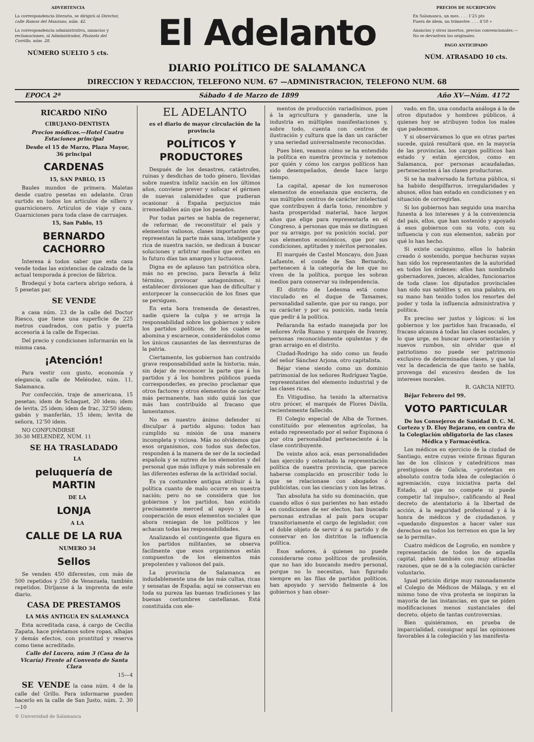ADVERTENCIA
La correspondencia literaria, se dirigirá al Director, calle Ramos del Manzano, núm. 42.
La correspondencia administrativa, anuncios y reclamaciones, al Administrador, Plazuela del Corrillo, núm. 28.
NÚMERO SUELTO 5 cts.
El Adelanto
DIARIO POLÍTICO DE SALAMANCA
PRECIOS DE SUCRIPCIÓN
En Salamanca, un mes. . . . 1'25 pts
Fuera de idem, un trimestre. . . . 4'50 »
Anuncios y otros insertos, precios convencionales.—No se devuelven los originales.
PAGO ANTICIPADO
NÚM. ATRASADO 10 cts.
DIRECCION Y REDACCION, TELEFONO NUM. 67 —ADMINISTRACION, TELEFONO NUM. 68
EPOCA 2ª Sábado 4 de Marzo de 1899 Año XV—Núm. 4172
RICARDO NIÑO
CIRUJANO-DENTISTA
Precios módicos.—Hotel Cuatro Estaciones principal
Desde el 15 de Marzo, Plaza Mayor, 36 principal
CARDENAS
15, SAN PABLO, 15
Baules mundos de primera. Maletas desde cuatro pesetas en adelante. Gran surtido en todos los artículos de sillero y guarnicionero. Artículos de viaje y caza. Guarniciones para toda clase de carruajes.
15, San Pablo, 15
BERNARDO CACHORRO
Interesa á todos saber que esta casa vende todas las existencias de calzado de la actual temporada á precios de fábrica.
Brodequí y bota cartera abrigo señora, á 5 pesetas par.
SE VENDE
a casa núm. 23 de la calle del Doctor Riesco, que tiene una superficie de 225 metros cuadrados, con patio y puerta accesoria á la calle de Especias.
Del precio y condiciones informarán en la misma casa.
¡Atención!
Para vestir con gusto, economía y elegancia, calle de Meléndez, núm. 11, Salamanca.
Por confección, traje de americana, 15 pesetas; idem de Schaquet, 20 idem; idem de levita, 25 idem; idem de frac, 32'50 idem; gabán y manferlán, 15 idem; levita de señora, 12'50 idem.
NO CONFUNDIRSE
30-30 MELENDEZ, NÚM. 11
SE HA TRASLADADO
LA
peluquería de MARTIN
DE LA
LONJA
A LA
CALLE DE LA RUA
NUMERO 34
Sellos
Se venden 450 diferentes, con más de 500 repetidos y 250 de Venezuela, también repetidos. Diríjanse á la imprenta de este diario.
CASA DE PRESTAMOS
LA MÁS ANTIGUA EN SALAMANCA
Esta acreditada casa, á cargo de Cecilia Zapata, hace préstamos sobre ropas, alhajas y demás efectos, con prontitud y reserva como tiene acreditado.
Calle del Lucero, núm 3 (Casa de la Vicaría) Frente al Convento de Santa Clara
15—4
SE VENDE la casa núm. 4 de la calle del Grillo. Para informarse pueden hacerlo en la calle de San Justo, núm. 2. 30—10
EL ADELANTO
es el diario de mayor circulación de la provincia
POLÍTICOS Y PRODUCTORES
Después de los desastres, catástrofes, ruinas y desdichas de todo género, llovidas sobre nuestra infeliz nación en los últimos años, conviene prever y sofocar el gérmen de nuevas calamidades que pudieran ocasionar á España perjuicios más irremediables aún que los pasados.
Por todas partes se habla de regenerar, de reformar, de reconstituir el país y elementos valiosos, clases importantes que representan la parte más sana, inteligente y rica de nuestra nación, se dedican á buscar soluciones y arbitrar medios que eviten en lo futuro días tan amargos y luctuosos.
Digna es de aplauso tan patriótica obra, más no es preciso, para llevarla á feliz término, provocar antagonismos, ni establecer divisiones que han de dificultar y entorpecer la consecución de los fines que se persiguen.
En esta hora tremenda de desastres, nadie quiere la culpa y se arroja la responsabilidad sobre los gobiernos y sobre los partidos políticos, de los cuales se abomina y escarnece, considerándolos como los únicos causantes de las desventuras de la patria.
Ciertamente, los gobiernos han contraído grave responsabilidad ante la historia; más, sin dejar de reconocer la parte que á los partidos y á los hombres públicos pueda corresponderles, es preciso proclamar que otros factores y otros elementos de carácter más permanente, han sido quizá los que más han contribuído al fracaso que lamentamos.
No es nuestro ánimo defender ni disculpar á partido alguno; todos han cumplido su misión de una manera incompleta y viciosa. Más no olvidemos que esos organismos, con todos sus defectos, responden á la manera de ser de la sociedad española y se nutren de los elementos y del personal que más influye y más sobresale en las diferentes esferas de la actividad social.
Es ya costumbre antigua atribuir á la política cuanto de malo ocurre en nuestra nación; pero no se considera que los gobiernos y los partidos, han existido precisamente merced al apoyo y á la cooperación de esos elementos sociales que ahora reniegan de los políticos y les achacan todas las responsabilidades.
Analizando el contingente que figura en los partidos militantes, se observa facilmente que esos organismos están compuestos de los elementos más prepotentes y valiosos del país.
La provincia de Salamanca es indudablemente una de las más cultas, ricas y sensatas de España; aquí se conservan en toda su pureza las buenas tradiciones y las buenas costumbres castellanas. Está constituída con ele-
mentos de producción variadísimos, pues á la agricultura y ganadería, une la industria en múltiples manifestaciones y, sobre todo, cuenta con centros de ilustración y cultura que la dan un carácter y una seriedad universalmente reconocidas.
Pues bien, veamos cómo se ha entendido la política en nuestra provincia y notemos por quién y cómo los cargos políticos han sido desempeñados, desde hace largo tiempo.
La capital, apesar de los numerosos elementos de enseñanza que encierra, de sus múltiples centros de carácter intelectual que contribuyen á darla tono, renombre y hasta prosperidad material, hace largos años que elige para representarla en el Congreso, á personas que más se distinguen por su arraigo, por su posición social, por sus elementos económicos, que por sus condiciones, aptitudes y méritos personales.
El marqués de Castel Moncayo, don Juan Lafuente, el conde de San Bernardo, pertenecen á la categoría de los que no viven de la política, porque les sobran medios para conservar su independencia.
El distrito de Ledesma está como vinculado en el duque de Tamames, personalidad saliente, que por su rango, por su carácter y por su posición, nada tenía que pedir á la política.
Peñaranda ha estado manejada por los señores Avila Ruano y marqués de Ivanrey, personas reconocidamente opulentas y de gran arraigo en el distrito.
Ciudad-Rodrigo ha sido como un feudo del señor Sánchez Arjona, otro capitalista.
Béjar viene siendo como un dominio patrimonial de los señores Rodríguez Yagüe, representantes del elemento industrial y de las clases ricas.
En Vitigudino, ha tenido la alternativa otro prócer, el marqués de Flores Dávila, recientemente fallecido.
El Colegio especial de Alba de Tormes, constituído por elementos agrícolas, ha estado representado por el señor Espinosa ó por otra personalidad perteneciente á la clase contribuyente.
De veinte años acá, esas personalidades han ejercido y ostentado la representación política de nuestra provincia, que parece haberse complacido en proscribir todo lo que se relacionase con abogados ó publicistas, con las ciencias y con las letras.
Tan absoluta ha sido su dominación, que cuando ellos ó sus parientes no han estado en condiciones de ser electos, han buscado personas extrañas al país para ocupar transitoriamente el cargo de legislador, con el doble objeto de servir á su partido y de conservar en los distritos la influencia política.
Esos señores, á quienes no puede considerarse como políticos de profesión, que no han ido buscando medro personal, porque no lo necesitan, han figurado siempre en las filas de partidos políticos, han apoyado y servido fielmente á los gobiernos y han obser-
vado, en fin, una conducta análoga á la de otros diputados y hombres públicos, á quienes hoy se atribuyen todos los males que padecemos.
Y si observáramos lo que en otras partes sucede, quizá resultará que, en la mayoría de las provincias, los cargos políticos han estado y están ejercidos, como en Salamanca, por personas acaudaladas, pertenecientes á las clases productoras.
Si se ha malversado la fortuna pública, si ha habido despilfarros, irregularidades y abusos, ellos han estado en condiciones y en situación de corregirlas.
Si los gobiernos han seguido una marcha funesta á los intereses y á la conveniencia del país, ellos, que han sostenido y apoyado á esos gobiernos con su voto, con su influencia y con sus elementos, sabrán por qué lo han hecho.
Si existe caciquismo, ellos lo habrán creado ó sostenido, porque hechuras suyas han sido los representantes de la autoridad en todos los órdenes: ellos han nombrado gobernadores, jueces, alcaldes, funcionarios de toda clase: los diputados provinciales han sido sus satélites y, en una palabra, en su mano han tenido todos los resortes del poder y toda la influencia administrativa y política.
Es preciso ser justos y lógicos: si los gobiernos y los partidos han fracasado, el fracaso alcanza á todas las clases sociales, y lo que urge, es buscar nueva orientación y nuevos rumbos, sin olvidar que el patriotismo no puede ser patrimonio exclusivo de determinadas clases, y que tal vez la decadencia de que tanto se habla, provenga del excesivo desden de los intereses morales.
R. GARCIA NIETO.
Béjar Febrero del 99.
VOTO PARTICULAR
De los Consejeros de Sanidad D. C. M. Cortezo y D. Eloy Bejarano, en contra de la Colegiación obligatoria de las clases Médica y Farmacéutica.
Los médicos en ejercicio de la ciudad de Santiago, entre cuyas veinte firmas figuran las de los clínicos y catedráticos mas prestigiosos de Galicia, «protestan en absoluto contra toda idea de colegiación ó agremiación, cuya iniciativa parta del Estado, al que no compete ni puede competir tal impulso», calificando al Real decreto de atentatorio á la libertad de acción, á la seguridad profesional y á la honra de médicos y de ciudadanos, y «quedando dispuestos a hacer valer sus derechos en todos los terrenos en que la ley se lo permita».
Cuatro médicos de Logroño, en nombre y representación de todos los de aquella capital, piden también con muy atinadas razones, que se dé a la colegiación carácter voluntario.
Igual petición dirige muy razonadamente el Colegio de Médicos de Málaga, y en el mismo tono de viva protesta se inspiran la mayoría de las instancias, en que se piden modificaciones menos sustanciales del decreto, objeto de tantas controversias.
Bien quisiéramos, en prueba de imparcialidad, consignar aquí las opiniones favorables á la colegiación y las manifesta-
© Universidad de Salamanca